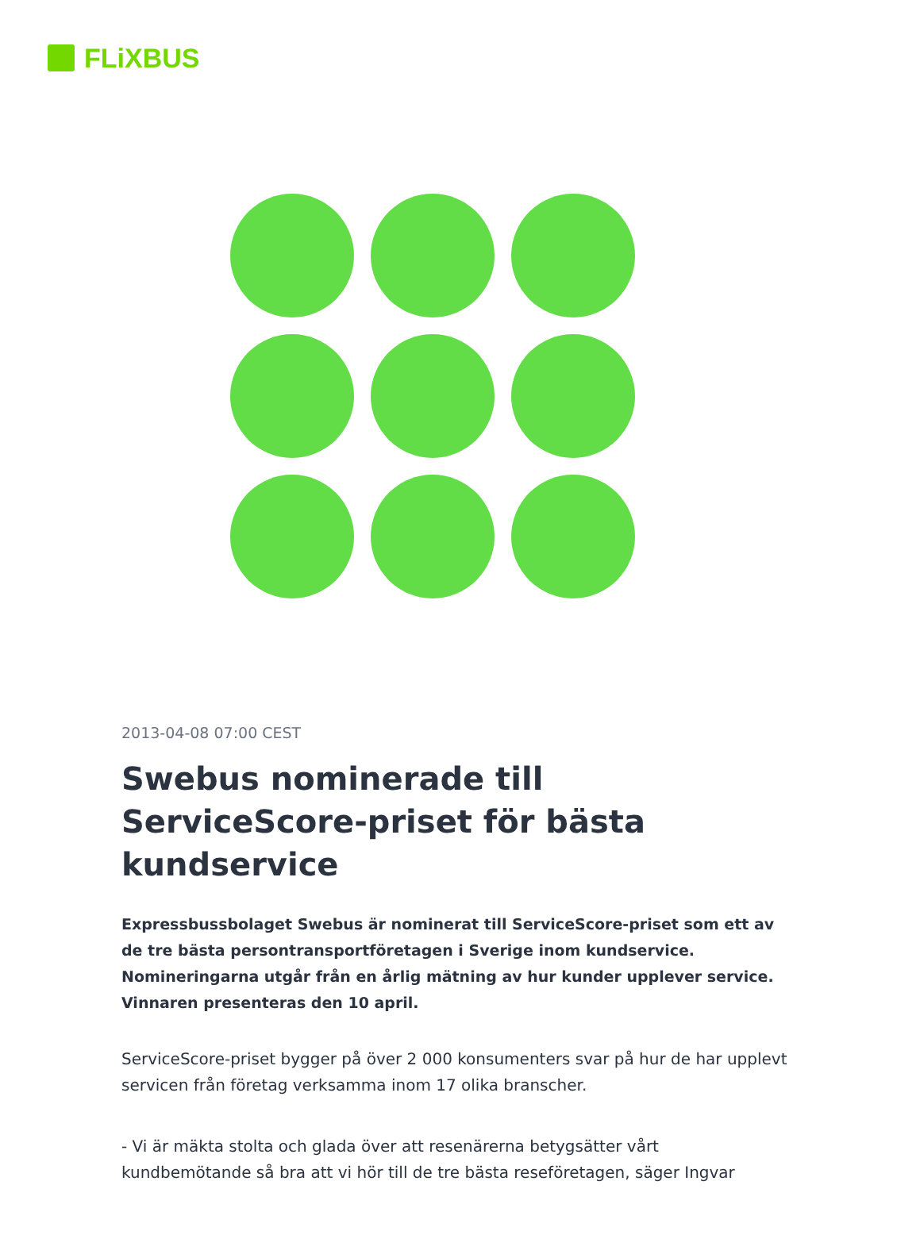FLiXBUS
2013-04-08 07:00 CEST
Swebus nominerade till ServiceScore-priset för bästa kundservice
Expressbussbolaget Swebus är nominerat till ServiceScore-priset som ett av de tre bästa persontransportföretagen i Sverige inom kundservice. Nomineringarna utgår från en årlig mätning av hur kunder upplever service. Vinnaren presenteras den 10 april.
ServiceScore-priset bygger på över 2 000 konsumenters svar på hur de har upplevt servicen från företag verksamma inom 17 olika branscher.
- Vi är mäkta stolta och glada över att resenärerna betygsätter vårt kundbemötande så bra att vi hör till de tre bästa reseföretagen, säger Ingvar